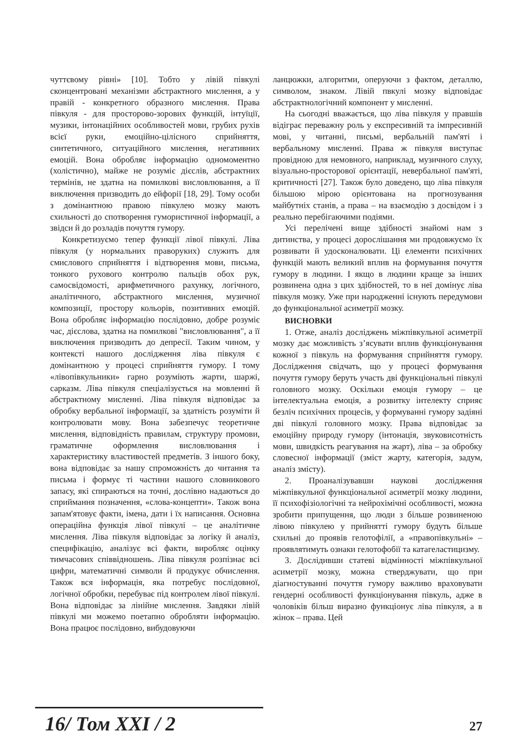чуттєвому рівні» [10]. Тобто у лівій півкулі сконцентровані механізми абстрактного мислення, а у правій - конкретного образного мислення. Права півкуля - для просторово-зорових функцій, інтуїції, музики, інтонаційних особливостей мови, грубих рухів всієї руки, емоційно-цілісного сприйняття, синтетичного, ситуаційного мислення, негативних емоцій. Вона обробляє інформацію одномоментно (холістично), майже не розуміє дієслів, абстрактних термінів, не здатна на помилкові висловлювання, а її виключення призводить до ейфорії [18, 29]. Тому особи з домінантною правою півкулею мозку мають схильності до спотворення гумористичної інформації, а звідси й до розладів почуття гумору.
Конкретизуємо тепер функції лівої півкулі. Ліва півкуля (у нормальних праворуких) служить для смислового сприйняття і відтворення мови, письма, тонкого рухового контролю пальців обох рук, самосвідомості, арифметичного рахунку, логічного, аналітичного, абстрактного мислення, музичної композиції, простору кольорів, позитивних емоцій. Вона обробляє інформацію послідовно, добре розуміє час, дієслова, здатна на помилкові "висловлювання", а її виключення призводить до депресії. Таким чином, у контексті нашого дослідження ліва півкуля є домінантною у процесі сприйняття гумору. І тому «лівопівкульники» гарно розуміють жарти, шаржі, сарказм. Ліва півкуля спеціалізується на мовленні й абстрактному мисленні. Ліва півкуля відповідає за обробку вербальної інформації, за здатність розуміти й контролювати мову. Вона забезпечує теоретичне мислення, відповідність правилам, структуру промови, граматичне оформлення висловлювання і характеристику властивостей предметів. З іншого боку, вона відповідає за нашу спроможність до читання та письма і формує ті частини нашого словникового запасу, які спираються на точні, дослівно надаються до сприймання позначення, «слова-концепти». Також вона запам'ятовує факти, імена, дати і їх написання. Основна операційна функція лівої півкулі – це аналітичне мислення. Ліва півкуля відповідає за логіку й аналіз, специфікацію, аналізує всі факти, виробляє оцінку тимчасових співвідношень. Ліва півкуля розпізнає всі цифри, математичні символи й продукує обчислення. Також вся інформація, яка потребує послідовної, логічної обробки, перебуває під контролем лівої півкулі. Вона відповідає за лінійне мислення. Завдяки лівій півкулі ми можемо поетапно обробляти інформацію. Вона працює послідовно, вибудовуючи
ланцюжки, алгоритми, оперуючи з фактом, деталлю, символом, знаком. Лівій пвкулі мозку відповідає абстрактнологічний компонент у мисленні.
На сьогодні вважається, що ліва півкуля у правшів відіграє переважну роль у експресивній та імпресивній мові, у читанні, письмі, вербальній пам'яті і вербальному мисленні. Права ж півкуля виступає провідною для немовного, наприклад, музичного слуху, візуально-просторової орієнтації, невербальної пам'яті, критичності [27]. Також було доведено, що ліва півкуля більшою мірою орієнтована на прогнозування майбутніх станів, а права – на взаємодію з досвідом і з реально перебігаючими подіями.
Усі перелічені вище здібності знайомі нам з дитинства, у процесі дорослішання ми продовжуємо їх розвивати й удосконалювати. Ці елементи психічних функцій мають великий вплив на формування почуття гумору в людини. І якщо в людини краще за інших розвинена одна з цих здібностей, то в неї домінує ліва півкуля мозку. Уже при народженні існують передумови до функціональної асиметрії мозку.
ВИСНОВКИ
1. Отже, аналіз досліджень міжпівкульної асиметрії мозку дає можливість з’ясувати вплив функціонування кожної з півкуль на формування сприйняття гумору. Дослідження свідчать, що у процесі формування почуття гумору беруть участь дві функціональні півкулі головного мозку. Оскільки емоція гумору – це інтелектуальна емоція, а розвитку інтелекту сприяє безліч психічних процесів, у формуванні гумору задіяні дві півкулі головного мозку. Права відповідає за емоційну природу гумору (інтонація, звуковисотність мови, швидкість реагування на жарт), ліва – за обробку словесної інформації (зміст жарту, категорія, задум, аналіз змісту).
2. Проаналізувавши наукові дослідження міжпівкульної функціональної асиметрії мозку людини, її психофізіологічні та нейрохімічні особливості, можна зробити припущення, що люди з більше розвиненою лівою півкулею у прийнятті гумору будуть більше схильні до проявів гелотофілії, а «правопівкульні» – проявлятимуть ознаки гелотофобії та катагеластицизму.
3. Дослідивши статеві відмінності міжпівкульної асиметрії мозку, можна стверджувати, що при діагностуванні почуття гумору важливо враховувати гендерні особливості функціонування півкуль, адже в чоловіків більш виразно функціонує ліва півкуля, а в жінок – права. Цей
16/ Том XXI / 2 27